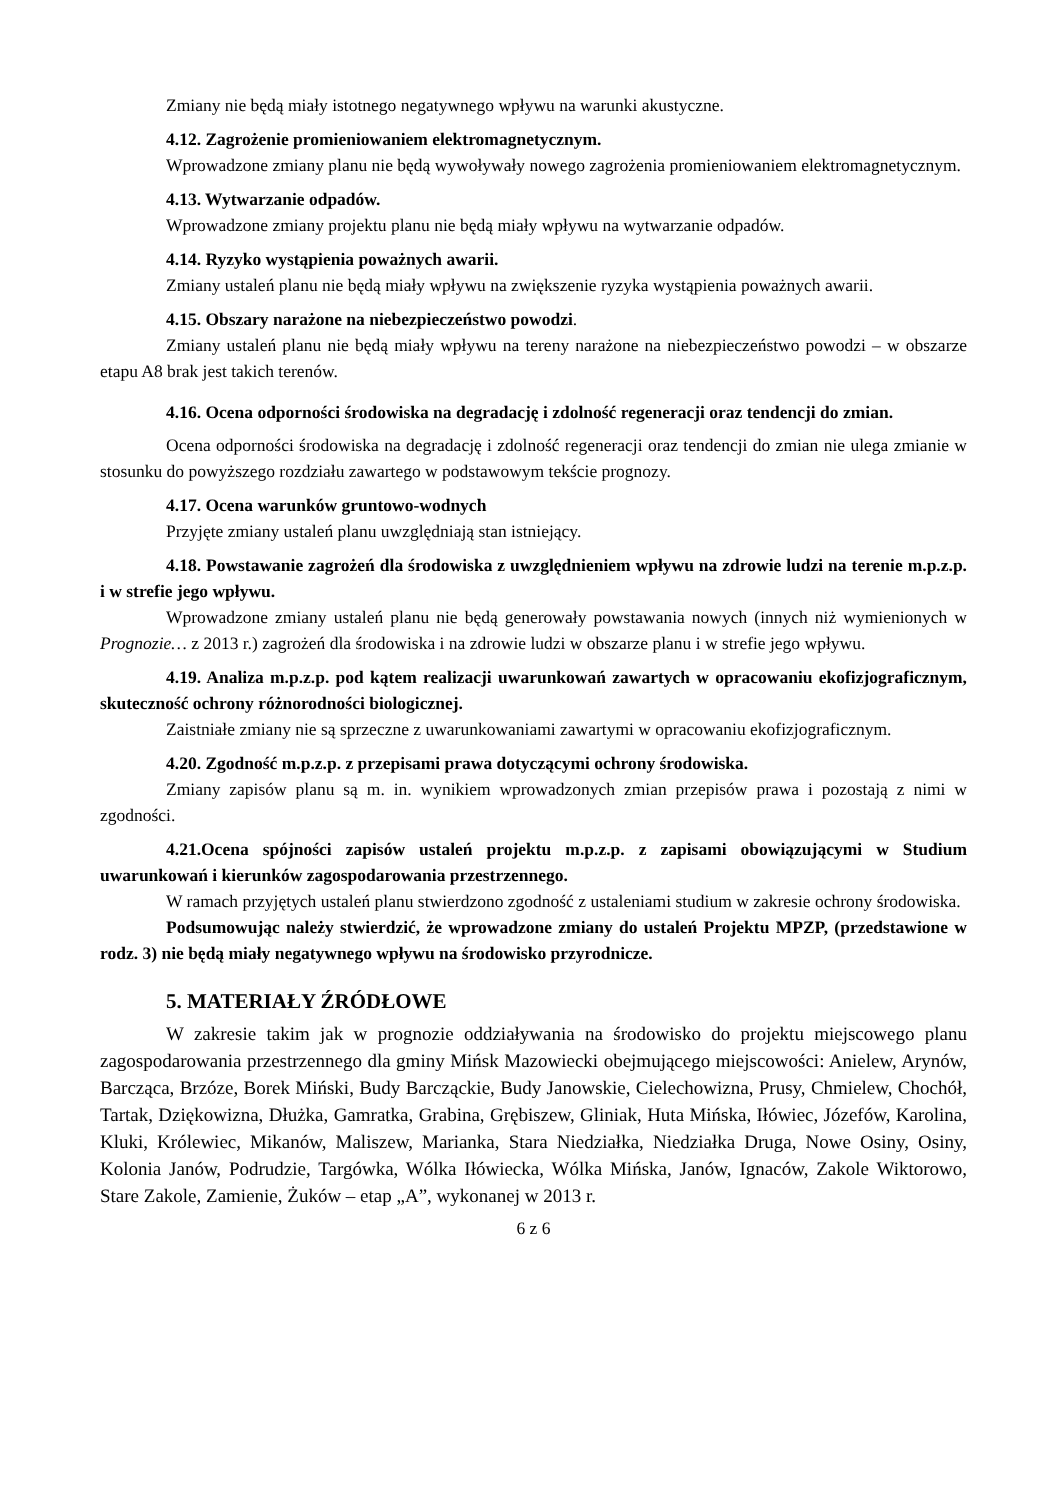Zmiany nie będą miały istotnego negatywnego wpływu na warunki akustyczne.
4.12. Zagrożenie promieniowaniem elektromagnetycznym.
Wprowadzone zmiany planu nie będą wywoływały nowego zagrożenia promieniowaniem elektromagnetycznym.
4.13. Wytwarzanie odpadów.
Wprowadzone zmiany projektu planu nie będą miały wpływu na wytwarzanie odpadów.
4.14. Ryzyko wystąpienia poważnych awarii.
Zmiany ustaleń planu nie będą miały wpływu na zwiększenie ryzyka wystąpienia poważnych awarii.
4.15. Obszary narażone na niebezpieczeństwo powodzi.
Zmiany ustaleń planu nie będą miały wpływu na tereny narażone na niebezpieczeństwo powodzi – w obszarze etapu A8 brak jest takich terenów.
4.16. Ocena odporności środowiska na degradację i zdolność regeneracji oraz tendencji do zmian.
Ocena odporności środowiska na degradację i zdolność regeneracji oraz tendencji do zmian nie ulega zmianie w stosunku do powyższego rozdziału zawartego w podstawowym tekście prognozy.
4.17. Ocena warunków gruntowo-wodnych
Przyjęte zmiany ustaleń planu uwzględniają stan istniejący.
4.18. Powstawanie zagrożeń dla środowiska z uwzględnieniem wpływu na zdrowie ludzi na terenie m.p.z.p. i w strefie jego wpływu.
Wprowadzone zmiany ustaleń planu nie będą generowały powstawania nowych (innych niż wymienionych w Prognozie… z 2013 r.) zagrożeń dla środowiska i na zdrowie ludzi w obszarze planu i w strefie jego wpływu.
4.19. Analiza m.p.z.p. pod kątem realizacji uwarunkowań zawartych w opracowaniu ekofizjograficznym, skuteczność ochrony różnorodności biologicznej.
Zaistniałe zmiany nie są sprzeczne z uwarunkowaniami zawartymi w opracowaniu ekofizjograficznym.
4.20. Zgodność m.p.z.p. z przepisami prawa dotyczącymi ochrony środowiska.
Zmiany zapisów planu są m. in. wynikiem wprowadzonych zmian przepisów prawa i pozostają z nimi w zgodności.
4.21.Ocena spójności zapisów ustaleń projektu m.p.z.p. z zapisami obowiązującymi w Studium uwarunkowań i kierunków zagospodarowania przestrzennego.
W ramach przyjętych ustaleń planu stwierdzono zgodność z ustaleniami studium w zakresie ochrony środowiska.
Podsumowując należy stwierdzić, że wprowadzone zmiany do ustaleń Projektu MPZP, (przedstawione w rodz. 3) nie będą miały negatywnego wpływu na środowisko przyrodnicze.
5. MATERIAŁY ŹRÓDŁOWE
W zakresie takim jak w prognozie oddziaływania na środowisko do projektu miejscowego planu zagospodarowania przestrzennego dla gminy Mińsk Mazowiecki obejmującego miejscowości: Anielew, Arynów, Barcząca, Brzóze, Borek Miński, Budy Barcząckie, Budy Janowskie, Cielechowizna, Prusy, Chmielew, Chochół, Tartak, Dziękowizna, Dłużka, Gamratka, Grabina, Grębiszew, Gliniak, Huta Mińska, Iłówiec, Józefów, Karolina, Kluki, Królewiec, Mikanów, Maliszew, Marianka, Stara Niedziałka, Niedziałka Druga, Nowe Osiny, Osiny, Kolonia Janów, Podrudzie, Targówka, Wólka Iłówiecka, Wólka Mińska, Janów, Ignaców, Zakole Wiktorowo, Stare Zakole, Zamienie, Żuków – etap „A”, wykonanej w 2013 r.
6 z 6